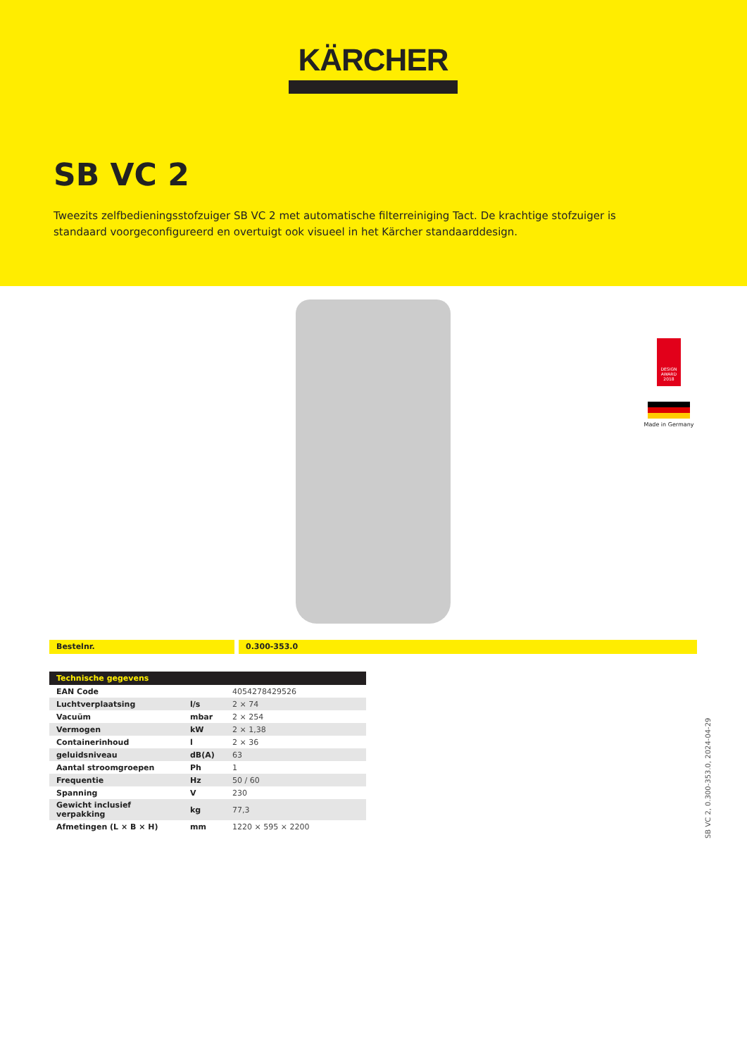KÄRCHER
SB VC 2
Tweezits zelfbedieningsstofzuiger SB VC 2 met automatische filterreiniging Tact. De krachtige stofzuiger is standaard voorgeconfigureerd en overtuigt ook visueel in het Kärcher standaarddesign.
DESIGN AWARD 2018
Made in Germany
Bestelnr. 0.300-353.0
| Technische gegevens | | |
| --- | --- | --- |
| EAN Code | | 4054278429526 |
| Luchtverplaatsing | l/s | 2 × 74 |
| Vacuüm | mbar | 2 × 254 |
| Vermogen | kW | 2 × 1,38 |
| Containerinhoud | l | 2 × 36 |
| geluidsniveau | dB(A) | 63 |
| Aantal stroomgroepen | Ph | 1 |
| Frequentie | Hz | 50 / 60 |
| Spanning | V | 230 |
| Gewicht inclusief verpakking | kg | 77,3 |
| Afmetingen (L × B × H) | mm | 1220 × 595 × 2200 |
SB VC 2, 0.300-353.0, 2024-04-29